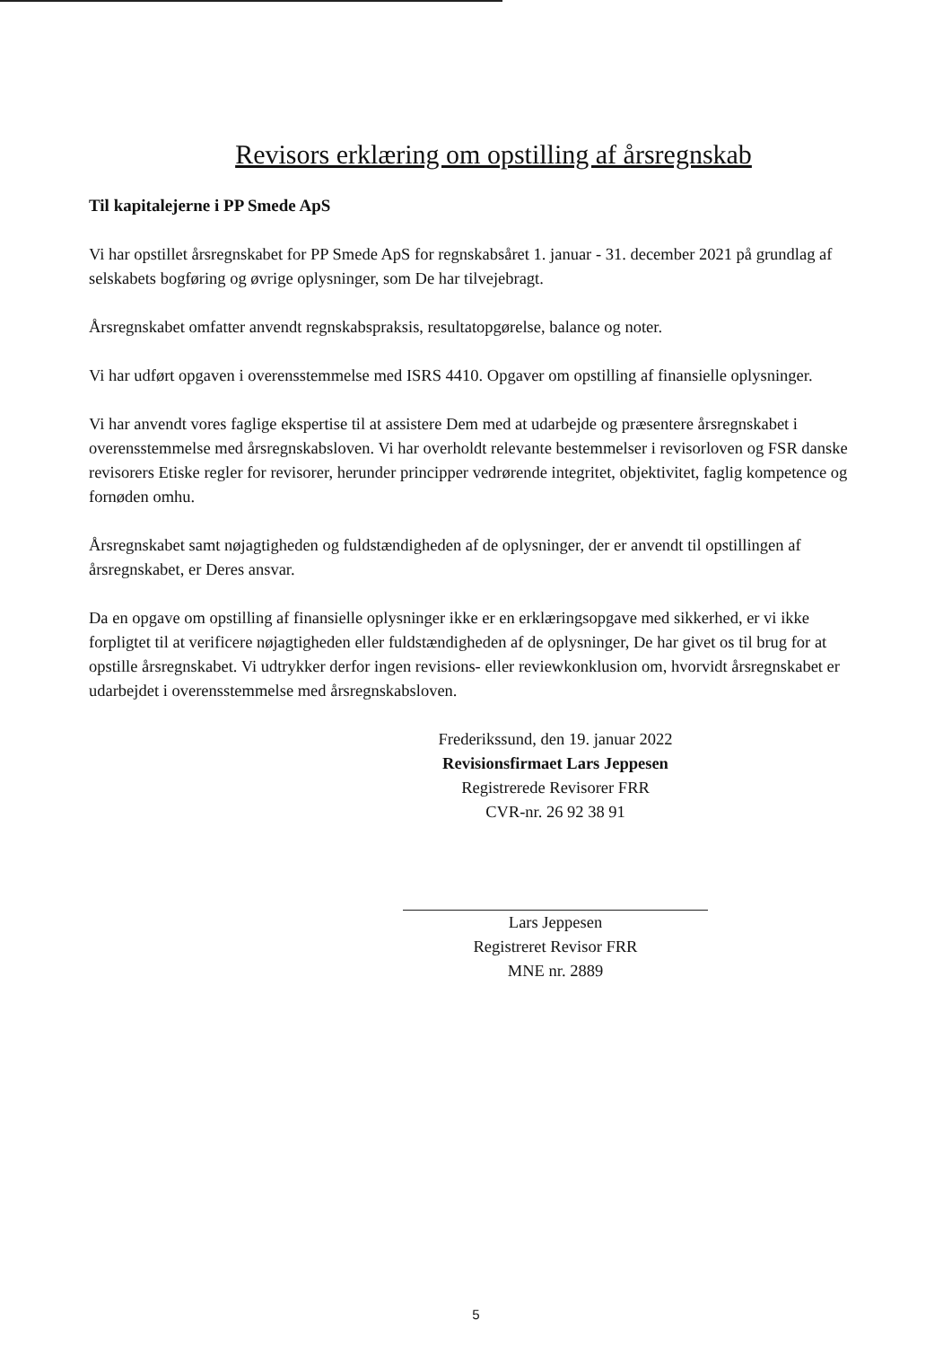Revisors erklæring om opstilling af årsregnskab
Til kapitalejerne i PP Smede ApS
Vi har opstillet årsregnskabet for PP Smede ApS for regnskabsåret 1. januar - 31. december 2021 på grundlag af selskabets bogføring og øvrige oplysninger, som De har tilvejebragt.
Årsregnskabet omfatter anvendt regnskabspraksis, resultatopgørelse, balance og noter.
Vi har udført opgaven i overensstemmelse med ISRS 4410. Opgaver om opstilling af finansielle oplysninger.
Vi har anvendt vores faglige ekspertise til at assistere Dem med at udarbejde og præsentere årsregnskabet i overensstemmelse med årsregnskabsloven. Vi har overholdt relevante bestemmelser i revisorloven og FSR danske revisorers Etiske regler for revisorer, herunder principper vedrørende integritet, objektivitet, faglig kompetence og fornøden omhu.
Årsregnskabet samt nøjagtigheden og fuldstændigheden af de oplysninger, der er anvendt til opstillingen af årsregnskabet, er Deres ansvar.
Da en opgave om opstilling af finansielle oplysninger ikke er en erklæringsopgave med sikkerhed, er vi ikke forpligtet til at verificere nøjagtigheden eller fuldstændigheden af de oplysninger, De har givet os til brug for at opstille årsregnskabet. Vi udtrykker derfor ingen revisions- eller reviewkonklusion om, hvorvidt årsregnskabet er udarbejdet i overensstemmelse med årsregnskabsloven.
Frederikssund, den 19. januar 2022
Revisionsfirmaet Lars Jeppesen
Registrerede Revisorer FRR
CVR-nr. 26 92 38 91
Lars Jeppesen
Registreret Revisor FRR
MNE nr. 2889
5